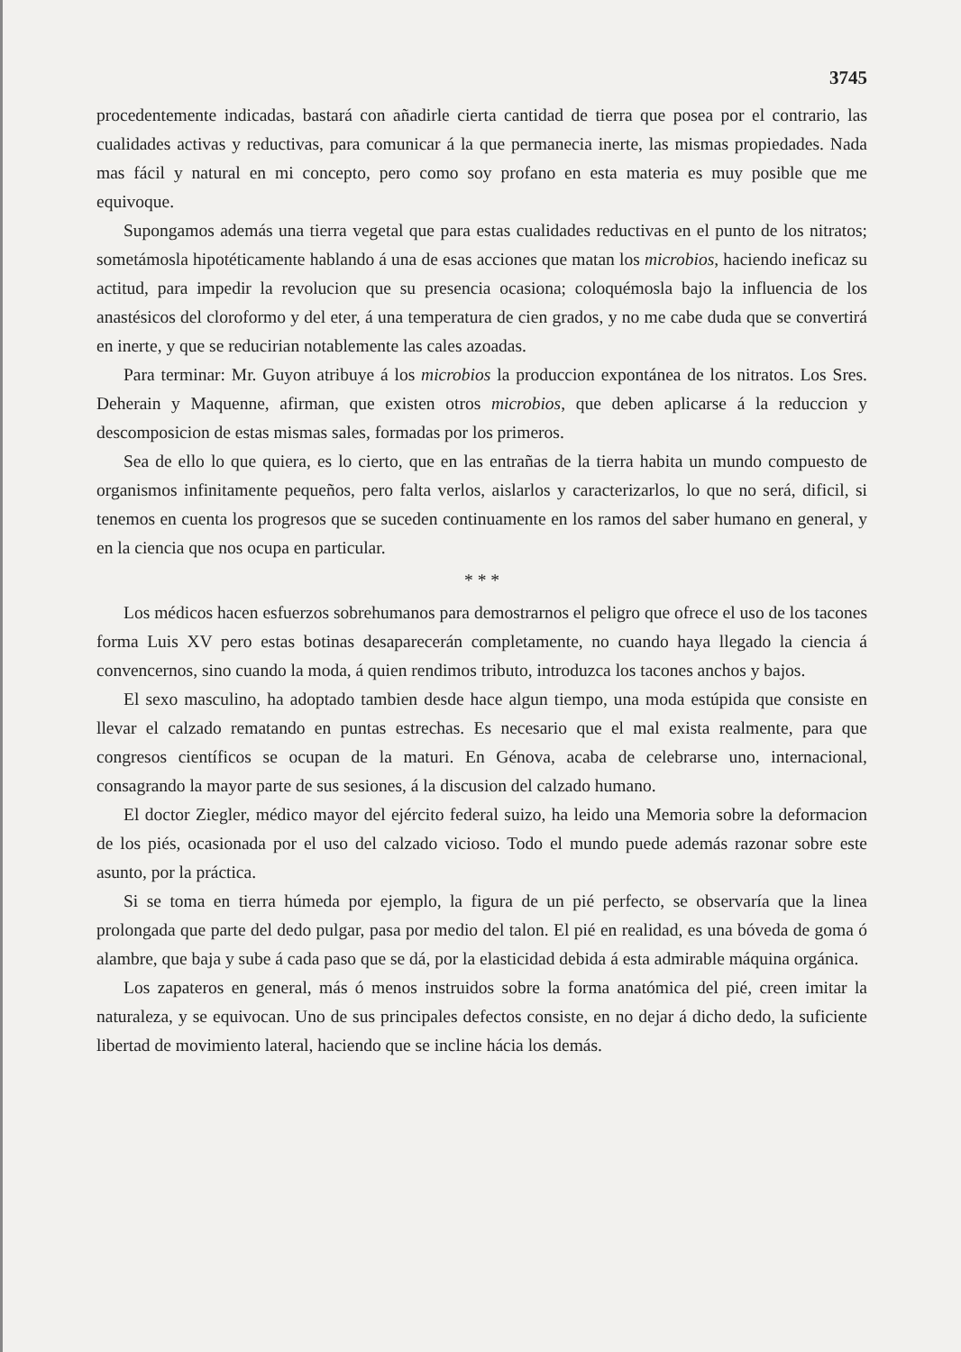3745
procedentemente indicadas, bastará con añadirle cierta cantidad de tierra que posea por el contrario, las cualidades activas y reductivas, para comunicar á la que permanecia inerte, las mismas propiedades. Nada mas fácil y natural en mi concepto, pero como soy profano en esta materia es muy posible que me equivoque.
Supongamos además una tierra vegetal que para estas cualidades reductivas en el punto de los nitratos; sometámosla hipotéticamente hablando á una de esas acciones que matan los microbios, haciendo ineficaz su actitud, para impedir la revolucion que su presencia ocasiona; coloquémosla bajo la influencia de los anastésicos del cloroformo y del eter, á una temperatura de cien grados, y no me cabe duda que se convertirá en inerte, y que se reducirian notablemente las cales azoadas.
Para terminar: Mr. Guyon atribuye á los microbios la produccion expontánea de los nitratos. Los Sres. Deherain y Maquenne, afirman, que existen otros microbios, que deben aplicarse á la reduccion y descomposicion de estas mismas sales, formadas por los primeros.
Sea de ello lo que quiera, es lo cierto, que en las entrañas de la tierra habita un mundo compuesto de organismos infinitamente pequeños, pero falta verlos, aislarlos y caracterizarlos, lo que no será, dificil, si tenemos en cuenta los progresos que se suceden continuamente en los ramos del saber humano en general, y en la ciencia que nos ocupa en particular.
* * *
Los médicos hacen esfuerzos sobrehumanos para demostrarnos el peligro que ofrece el uso de los tacones forma Luis XV pero estas botinas desaparecerán completamente, no cuando haya llegado la ciencia á convencernos, sino cuando la moda, á quien rendimos tributo, introduzca los tacones anchos y bajos.
El sexo masculino, ha adoptado tambien desde hace algun tiempo, una moda estúpida que consiste en llevar el calzado rematando en puntas estrechas. Es necesario que el mal exista realmente, para que congresos científicos se ocupan de la maturi. En Génova, acaba de celebrarse uno, internacional, consagrando la mayor parte de sus sesiones, á la discusion del calzado humano.
El doctor Ziegler, médico mayor del ejército federal suizo, ha leido una Memoria sobre la deformacion de los piés, ocasionada por el uso del calzado vicioso. Todo el mundo puede además razonar sobre este asunto, por la práctica.
Si se toma en tierra húmeda por ejemplo, la figura de un pié perfecto, se observaría que la linea prolongada que parte del dedo pulgar, pasa por medio del talon. El pié en realidad, es una bóveda de goma ó alambre, que baja y sube á cada paso que se dá, por la elasticidad debida á esta admirable máquina orgánica.
Los zapateros en general, más ó menos instruidos sobre la forma anatómica del pié, creen imitar la naturaleza, y se equivocan. Uno de sus principales defectos consiste, en no dejar á dicho dedo, la suficiente libertad de movimiento lateral, haciendo que se incline hácia los demás.